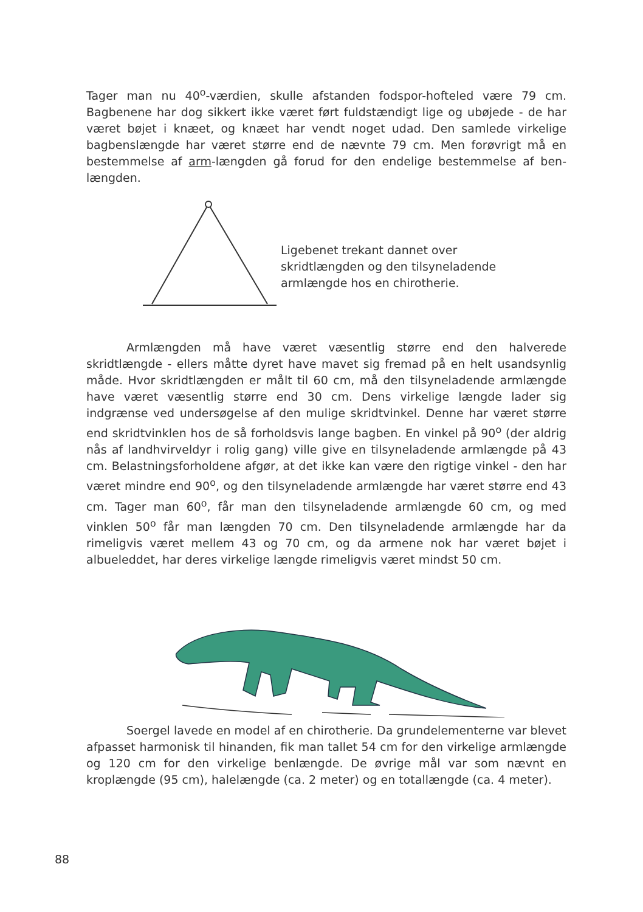Tager man nu 40<sup>o</sup>-værdien, skulle afstanden fodspor-hofteled være 79 cm. Bagbenene har dog sikkert ikke været ført fuldstændigt lige og ubøjede - de har været bøjet i knæet, og knæet har vendt noget udad. Den samlede virkelige bagbenslængde har været større end de nævnte 79 cm. Men forøvrigt må en bestemmelse af arm-længden gå forud for den endelige bestemmelse af ben-længden.
Ligebenet trekant dannet over skridtlængden og den tilsyneladende armlængde hos en chirotherie.
Armlængden må have været væsentlig større end den halverede skridtlængde - ellers måtte dyret have mavet sig fremad på en helt usandsynlig måde. Hvor skridtlængden er målt til 60 cm, må den tilsyneladende armlængde have været væsentlig større end 30 cm. Dens virkelige længde lader sig indgrænse ved undersøgelse af den mulige skridtvinkel. Denne har været større end skridtvinklen hos de så forholdsvis lange bagben. En vinkel på 90<sup>o</sup> (der aldrig nås af landhvirveldyr i rolig gang) ville give en tilsyneladende armlængde på 43 cm. Belastningsforholdene afgør, at det ikke kan være den rigtige vinkel - den har været mindre end 90<sup>o</sup>, og den tilsyneladende armlængde har været større end 43 cm. Tager man 60<sup>o</sup>, får man den tilsyneladende armlængde 60 cm, og med vinklen 50<sup>o</sup> får man længden 70 cm. Den tilsyneladende armlængde har da rimeligvis været mellem 43 og 70 cm, og da armene nok har været bøjet i albueleddet, har deres virkelige længde rimeligvis været mindst 50 cm.
Soergel lavede en model af en chirotherie. Da grundelementerne var blevet afpasset harmonisk til hinanden, fik man tallet 54 cm for den virkelige armlængde og 120 cm for den virkelige benlængde. De øvrige mål var som nævnt en kroplængde (95 cm), halelængde (ca. 2 meter) og en totallængde (ca. 4 meter).
88